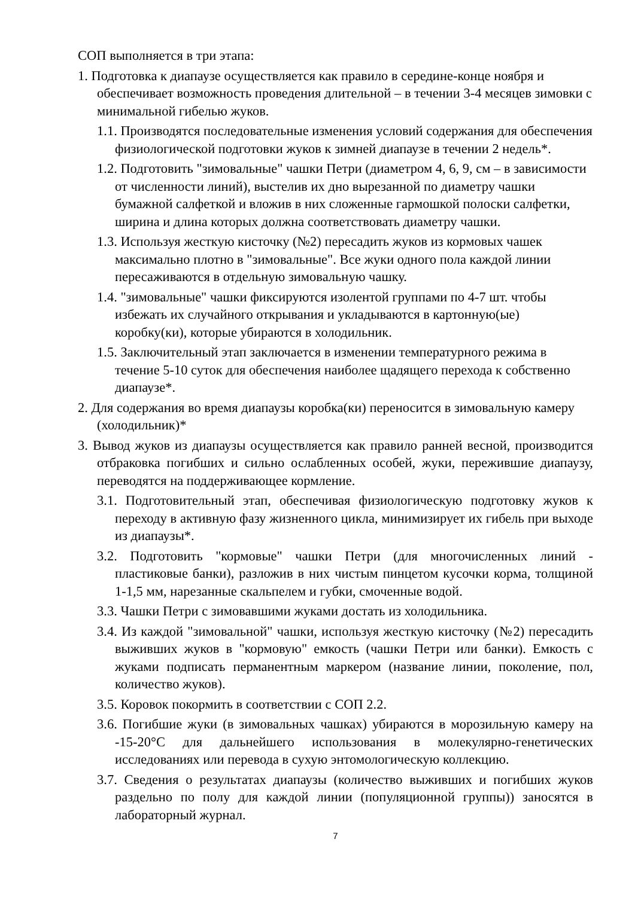СОП выполняется в три этапа:
1. Подготовка к диапаузе осуществляется как правило в середине-конце ноября и обеспечивает возможность проведения длительной – в течении 3-4 месяцев зимовки с минимальной гибелью жуков.
1.1. Производятся последовательные изменения условий содержания для обеспечения физиологической подготовки жуков к зимней диапаузе в течении 2 недель*.
1.2. Подготовить "зимовальные" чашки Петри (диаметром 4, 6, 9, см – в зависимости от численности линий), выстелив их дно вырезанной по диаметру чашки бумажной салфеткой и вложив в них сложенные гармошкой полоски салфетки, ширина и длина которых должна соответствовать диаметру чашки.
1.3. Используя жесткую кисточку (№2) пересадить жуков из кормовых чашек максимально плотно в "зимовальные". Все жуки одного пола каждой линии пересаживаются в отдельную зимовальную чашку.
1.4. "зимовальные" чашки фиксируются изолентой группами по 4-7 шт. чтобы избежать их случайного открывания и укладываются в картонную(ые) коробку(ки), которые убираются в холодильник.
1.5. Заключительный этап заключается в изменении температурного режима в течение 5-10 суток для обеспечения наиболее щадящего перехода к собственно диапаузе*.
2. Для содержания во время диапаузы коробка(ки) переносится в зимовальную камеру (холодильник)*
3. Вывод жуков из диапаузы осуществляется как правило ранней весной, производится отбраковка погибших и сильно ослабленных особей, жуки, пережившие диапаузу, переводятся на поддерживающее кормление.
3.1. Подготовительный этап, обеспечивая физиологическую подготовку жуков к переходу в активную фазу жизненного цикла, минимизирует их гибель при выходе из диапаузы*.
3.2. Подготовить "кормовые" чашки Петри (для многочисленных линий - пластиковые банки), разложив в них чистым пинцетом кусочки корма, толщиной 1-1,5 мм, нарезанные скальпелем и губки, смоченные водой.
3.3. Чашки Петри с зимовавшими жуками достать из холодильника.
3.4. Из каждой "зимовальной" чашки, используя жесткую кисточку (№2) пересадить выживших жуков в "кормовую" емкость (чашки Петри или банки). Емкость с жуками подписать перманентным маркером (название линии, поколение, пол, количество жуков).
3.5. Коровок покормить в соответствии с СОП 2.2.
3.6. Погибшие жуки (в зимовальных чашках) убираются в морозильную камеру на -15-20°С для дальнейшего использования в молекулярно-генетических исследованиях или перевода в сухую энтомологическую коллекцию.
3.7. Сведения о результатах диапаузы (количество выживших и погибших жуков раздельно по полу для каждой линии (популяционной группы)) заносятся в лабораторный журнал.
7